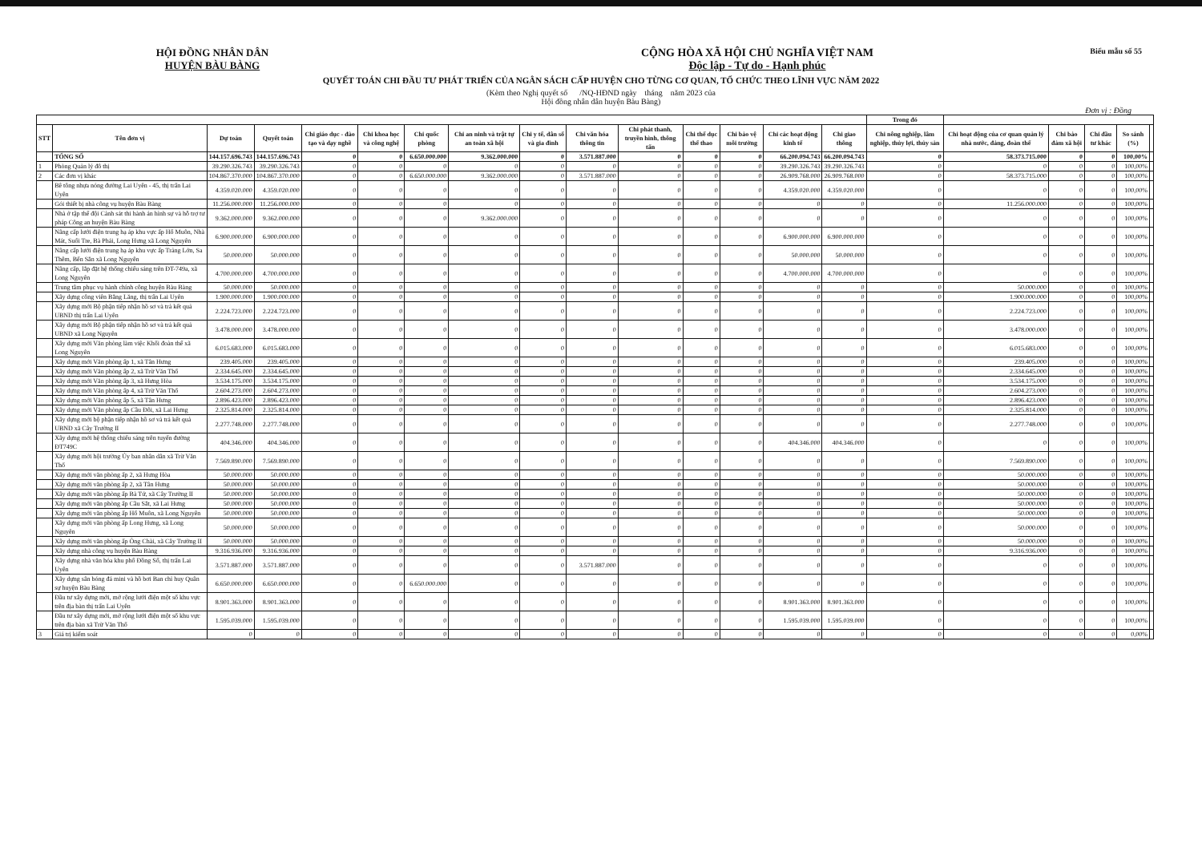Biểu mẫu số 55
HỘI ĐỒNG NHÂN DÂN
HUYỆN BÀU BÀNG
CỘNG HÒA XÃ HỘI CHỦ NGHĨA VIỆT NAM
Độc lập - Tự do - Hạnh phúc
QUYẾT TOÁN CHI ĐẦU TƯ PHÁT TRIỂN CỦA NGÂN SÁCH CẤP HUYỆN CHO TỪNG CƠ QUAN, TỔ CHỨC THEO LĨNH VỰC NĂM 2022
(Kèm theo Nghị quyết số /NQ-HĐND ngày tháng năm 2023 của
Hội đồng nhân dân huyện Bàu Bàng)
Đơn vị : Đồng
| | | | | | | | | | | | | | | | Trong đó | | | | | |
| --- | --- | --- | --- | --- | --- | --- | --- | --- | --- | --- | --- | --- | --- | --- | --- | --- | --- | --- | --- | --- |
| STT | Tên đơn vị | Dự toán | Quyết toán | Chi giáo dục - đào tạo và dạy nghề | Chi khoa học và công nghệ | Chi quốc phòng | Chi an ninh và trật tự an toàn xã hội | Chi y tế, dân số và gia đình | Chi văn hóa thông tin | Chi phát thanh, truyền hình, thông tấn | Chi thể dục thể thao | Chi bảo vệ môi trường | Chi các hoạt động kinh tế | Chi giao thông | Chi nông nghiệp, lâm nghiệp, thủy lợi, thủy sản | Chi hoạt động của cơ quan quản lý nhà nước, đảng, đoàn thể | Chi bảo đảm xã hội | Chi đầu tư khác | So sánh (%) | |
| | TỔNG SỐ | 144.157.696.743 | 144.157.696.743 | 0 | 0 | 6.650.000.000 | 9.362.000.000 | 0 | 3.571.887.000 | 0 | 0 | 0 | 66.200.094.743 | 66.200.094.743 | 0 | 58.373.715.000 | 0 | 0 | 100,00% | |
| 1 | Phòng Quản lý đô thị | 39.290.326.743 | 39.290.326.743 | 0 | 0 | 0 | 0 | 0 | 0 | 0 | 0 | 0 | 39.290.326.743 | 39.290.326.743 | 0 | 0 | 0 | 0 | 100,00% | |
| 2 | Các đơn vị khác | 104.867.370.000 | 104.867.370.000 | 0 | 0 | 6.650.000.000 | 9.362.000.000 | 0 | 3.571.887.000 | 0 | 0 | 0 | 26.909.768.000 | 26.909.768.000 | 0 | 58.373.715.000 | 0 | 0 | 100,00% | |
| | Bê tông nhựa nóng đường Lai Uyên - 45, thị trấn Lai Uyên | 4.359.020.000 | 4.359.020.000 | 0 | 0 | 0 | 0 | 0 | 0 | 0 | 0 | 0 | 4.359.020.000 | 4.359.020.000 | 0 | 0 | 0 | 0 | 100,00% | |
| | Gói thiết bị nhà công vụ huyện Bàu Bàng | 11.256.000.000 | 11.256.000.000 | 0 | 0 | 0 | 0 | 0 | 0 | 0 | 0 | 0 | 0 | 0 | 0 | 11.256.000.000 | 0 | 0 | 100,00% | |
| | Nhà ở tập thể đội Cảnh sát thi hành án hình sự và hỗ trợ tư pháp Công an huyện Bàu Bàng | 9.362.000.000 | 9.362.000.000 | 0 | 0 | 0 | 9.362.000.000 | 0 | 0 | 0 | 0 | 0 | 0 | 0 | 0 | 0 | 0 | 0 | 100,00% | |
| | Nâng cấp lưới điện trung hạ áp khu vực ấp Hố Muôn, Nhà Mát, Suối Tre, Bà Phái, Long Hưng xã Long Nguyên | 6.900.000.000 | 6.900.000.000 | 0 | 0 | 0 | 0 | 0 | 0 | 0 | 0 | 0 | 6.900.000.000 | 6.900.000.000 | 0 | 0 | 0 | 0 | 100,00% | |
| | Nâng cấp lưới điện trung hạ áp khu vực ấp Trảng Lớn, Sa Thêm, Bến Sắn xã Long Nguyên | 50.000.000 | 50.000.000 | 0 | 0 | 0 | 0 | 0 | 0 | 0 | 0 | 0 | 50.000.000 | 50.000.000 | 0 | 0 | 0 | 0 | 100,00% | |
| | Nâng cấp, lắp đặt hệ thống chiếu sáng trên ĐT-749a, xã Long Nguyên | 4.700.000.000 | 4.700.000.000 | 0 | 0 | 0 | 0 | 0 | 0 | 0 | 0 | 0 | 4.700.000.000 | 4.700.000.000 | 0 | 0 | 0 | 0 | 100,00% | |
| | Trung tâm phục vụ hành chính công huyện Bàu Bàng | 50.000.000 | 50.000.000 | 0 | 0 | 0 | 0 | 0 | 0 | 0 | 0 | 0 | 0 | 0 | 0 | 50.000.000 | 0 | 0 | 100,00% | |
| | Xây dựng công viên Bằng Lăng, thị trấn Lai Uyên | 1.900.000.000 | 1.900.000.000 | 0 | 0 | 0 | 0 | 0 | 0 | 0 | 0 | 0 | 0 | 0 | 0 | 1.900.000.000 | 0 | 0 | 100,00% | |
| | Xây dựng mới Bộ phận tiếp nhận hồ sơ và trả kết quả UBND thị trấn Lai Uyên | 2.224.723.000 | 2.224.723.000 | 0 | 0 | 0 | 0 | 0 | 0 | 0 | 0 | 0 | 0 | 0 | 0 | 2.224.723.000 | 0 | 0 | 100,00% | |
| | Xây dựng mới Bộ phận tiếp nhận hồ sơ và trả kết quả UBND xã Long Nguyên | 3.478.000.000 | 3.478.000.000 | 0 | 0 | 0 | 0 | 0 | 0 | 0 | 0 | 0 | 0 | 0 | 0 | 3.478.000.000 | 0 | 0 | 100,00% | |
| | Xây dựng mới Văn phòng làm việc Khối đoàn thể xã Long Nguyên | 6.015.683.000 | 6.015.683.000 | 0 | 0 | 0 | 0 | 0 | 0 | 0 | 0 | 0 | 0 | 0 | 0 | 6.015.683.000 | 0 | 0 | 100,00% | |
| | Xây dựng mới Văn phòng ấp 1, xã Tân Hưng | 239.405.000 | 239.405.000 | 0 | 0 | 0 | 0 | 0 | 0 | 0 | 0 | 0 | 0 | 0 | 0 | 239.405.000 | 0 | 0 | 100,00% | |
| | Xây dựng mới Văn phòng ấp 2, xã Trừ Văn Thố | 2.334.645.000 | 2.334.645.000 | 0 | 0 | 0 | 0 | 0 | 0 | 0 | 0 | 0 | 0 | 0 | 0 | 2.334.645.000 | 0 | 0 | 100,00% | |
| | Xây dựng mới Văn phòng ấp 3, xã Hưng Hòa | 3.534.175.000 | 3.534.175.000 | 0 | 0 | 0 | 0 | 0 | 0 | 0 | 0 | 0 | 0 | 0 | 0 | 3.534.175.000 | 0 | 0 | 100,00% | |
| | Xây dựng mới Văn phòng ấp 4, xã Trừ Văn Thố | 2.604.273.000 | 2.604.273.000 | 0 | 0 | 0 | 0 | 0 | 0 | 0 | 0 | 0 | 0 | 0 | 0 | 2.604.273.000 | 0 | 0 | 100,00% | |
| | Xây dựng mới Văn phòng ấp 5, xã Tân Hưng | 2.896.423.000 | 2.896.423.000 | 0 | 0 | 0 | 0 | 0 | 0 | 0 | 0 | 0 | 0 | 0 | 0 | 2.896.423.000 | 0 | 0 | 100,00% | |
| | Xây dựng mới Văn phòng ấp Cầu Đôi, xã Lai Hưng | 2.325.814.000 | 2.325.814.000 | 0 | 0 | 0 | 0 | 0 | 0 | 0 | 0 | 0 | 0 | 0 | 0 | 2.325.814.000 | 0 | 0 | 100,00% | |
| | Xây dựng mới bộ phận tiếp nhận hồ sơ và trả kết quả UBND xã Cây Trường II | 2.277.748.000 | 2.277.748.000 | 0 | 0 | 0 | 0 | 0 | 0 | 0 | 0 | 0 | 0 | 0 | 0 | 2.277.748.000 | 0 | 0 | 100,00% | |
| | Xây dựng mới hệ thống chiếu sáng trên tuyến đường ĐT749C | 404.346.000 | 404.346.000 | 0 | 0 | 0 | 0 | 0 | 0 | 0 | 0 | 0 | 404.346.000 | 404.346.000 | 0 | 0 | 0 | 0 | 100,00% | |
| | Xây dựng mới hội trường Ủy ban nhân dân xã Trừ Văn Thố | 7.569.890.000 | 7.569.890.000 | 0 | 0 | 0 | 0 | 0 | 0 | 0 | 0 | 0 | 0 | 0 | 0 | 7.569.890.000 | 0 | 0 | 100,00% | |
| | Xây dựng mới văn phòng ấp 2, xã Hưng Hòa | 50.000.000 | 50.000.000 | 0 | 0 | 0 | 0 | 0 | 0 | 0 | 0 | 0 | 0 | 0 | 0 | 50.000.000 | 0 | 0 | 100,00% | |
| | Xây dựng mới văn phòng ấp 2, xã Tân Hưng | 50.000.000 | 50.000.000 | 0 | 0 | 0 | 0 | 0 | 0 | 0 | 0 | 0 | 0 | 0 | 0 | 50.000.000 | 0 | 0 | 100,00% | |
| | Xây dựng mới văn phòng ấp Bà Tứ, xã Cây Trường II | 50.000.000 | 50.000.000 | 0 | 0 | 0 | 0 | 0 | 0 | 0 | 0 | 0 | 0 | 0 | 0 | 50.000.000 | 0 | 0 | 100,00% | |
| | Xây dựng mới văn phòng ấp Cầu Sắt, xã Lai Hưng | 50.000.000 | 50.000.000 | 0 | 0 | 0 | 0 | 0 | 0 | 0 | 0 | 0 | 0 | 0 | 0 | 50.000.000 | 0 | 0 | 100,00% | |
| | Xây dựng mới văn phòng ấp Hố Muôn, xã Long Nguyên | 50.000.000 | 50.000.000 | 0 | 0 | 0 | 0 | 0 | 0 | 0 | 0 | 0 | 0 | 0 | 0 | 50.000.000 | 0 | 0 | 100,00% | |
| | Xây dựng mới văn phòng ấp Long Hưng, xã Long Nguyên | 50.000.000 | 50.000.000 | 0 | 0 | 0 | 0 | 0 | 0 | 0 | 0 | 0 | 0 | 0 | 0 | 50.000.000 | 0 | 0 | 100,00% | |
| | Xây dựng mới văn phòng ấp Ông Chài, xã Cây Trường II | 50.000.000 | 50.000.000 | 0 | 0 | 0 | 0 | 0 | 0 | 0 | 0 | 0 | 0 | 0 | 0 | 50.000.000 | 0 | 0 | 100,00% | |
| | Xây dựng nhà công vụ huyện Bàu Bàng | 9.316.936.000 | 9.316.936.000 | 0 | 0 | 0 | 0 | 0 | 0 | 0 | 0 | 0 | 0 | 0 | 0 | 9.316.936.000 | 0 | 0 | 100,00% | |
| | Xây dựng nhà văn hóa khu phố Đồng Sổ, thị trấn Lai Uyên | 3.571.887.000 | 3.571.887.000 | 0 | 0 | 0 | 0 | 0 | 3.571.887.000 | 0 | 0 | 0 | 0 | 0 | 0 | 0 | 0 | 0 | 100,00% | |
| | Xây dựng sân bóng đá mini và hồ bơi Ban chỉ huy Quân sự huyện Bàu Bàng | 6.650.000.000 | 6.650.000.000 | 0 | 0 | 6.650.000.000 | 0 | 0 | 0 | 0 | 0 | 0 | 0 | 0 | 0 | 0 | 0 | 0 | 100,00% | |
| | Đầu tư xây dựng mới, mở rộng lưới điện một số khu vực trên địa bàn thị trấn Lai Uyên | 8.901.363.000 | 8.901.363.000 | 0 | 0 | 0 | 0 | 0 | 0 | 0 | 0 | 0 | 8.901.363.000 | 8.901.363.000 | 0 | 0 | 0 | 0 | 100,00% | |
| | Đầu tư xây dựng mới, mở rộng lưới điện một số khu vực trên địa bàn xã Trừ Văn Thố | 1.595.039.000 | 1.595.039.000 | 0 | 0 | 0 | 0 | 0 | 0 | 0 | 0 | 0 | 1.595.039.000 | 1.595.039.000 | 0 | 0 | 0 | 0 | 100,00% | |
| 3 | Giá trị kiểm soát | 0 | 0 | 0 | 0 | 0 | 0 | 0 | 0 | 0 | 0 | 0 | 0 | 0 | 0 | 0 | 0 | 0 | 0,00% | |